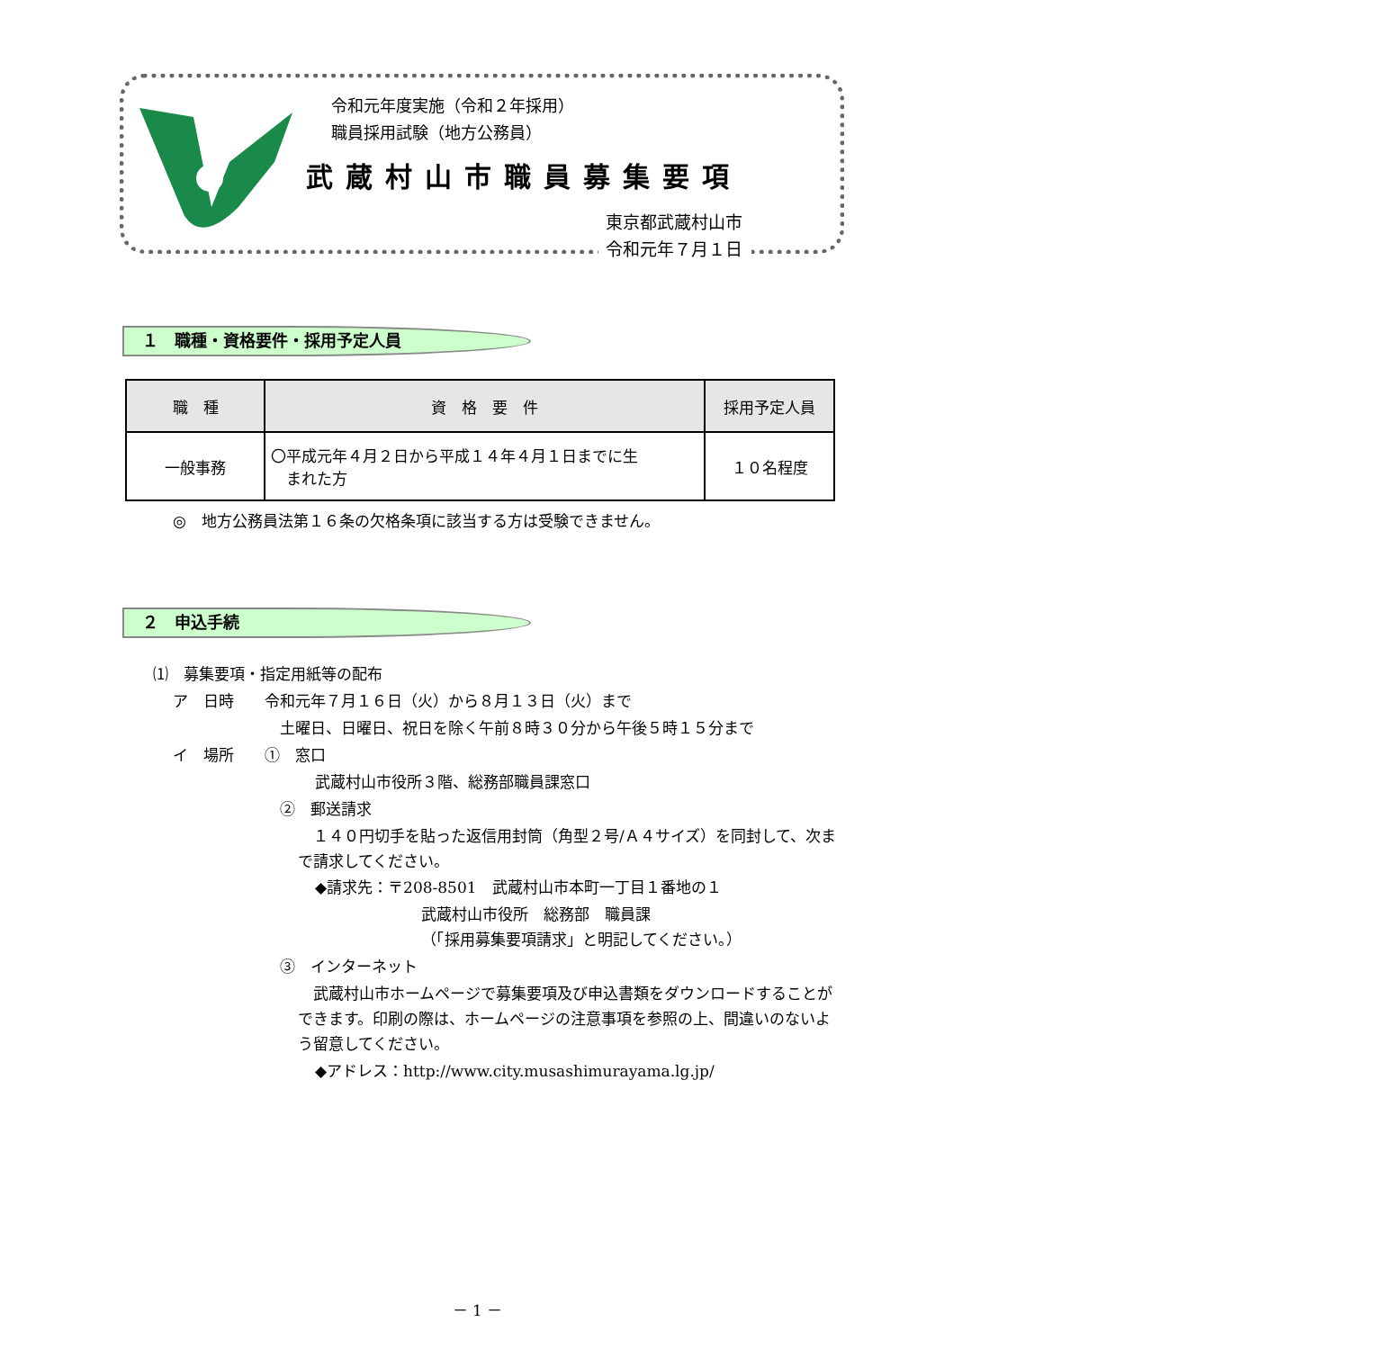令和元年度実施（令和２年採用）
職員採用試験（地方公務員）
武蔵村山市職員募集要項
東京都武蔵村山市
令和元年７月１日
１　職種・資格要件・採用予定人員
| 職 種 | 資 格 要 件 | 採用予定人員 |
| --- | --- | --- |
| 一般事務 | 〇平成元年４月２日から平成１４年４月１日までに生 まれた方 | １０名程度 |
◎　地方公務員法第１６条の欠格条項に該当する方は受験できません。
２　申込手続
⑴　募集要項・指定用紙等の配布
ア　日時　　令和元年７月１６日（火）から８月１３日（火）まで
土曜日、日曜日、祝日を除く午前８時３０分から午後５時１５分まで
イ　場所　　①　窓口
武蔵村山市役所３階、総務部職員課窓口
②　郵送請求
　１４０円切手を貼った返信用封筒（角型２号/Ａ４サイズ）を同封して、次まで請求してください。
◆請求先：〒208-8501　武蔵村山市本町一丁目１番地の１
武蔵村山市役所　総務部　職員課
（「採用募集要項請求」と明記してください。）
③　インターネット
　武蔵村山市ホームページで募集要項及び申込書類をダウンロードすることができます。印刷の際は、ホームページの注意事項を参照の上、間違いのないよう留意してください。
◆アドレス：http://www.city.musashimurayama.lg.jp/
－ 1 －